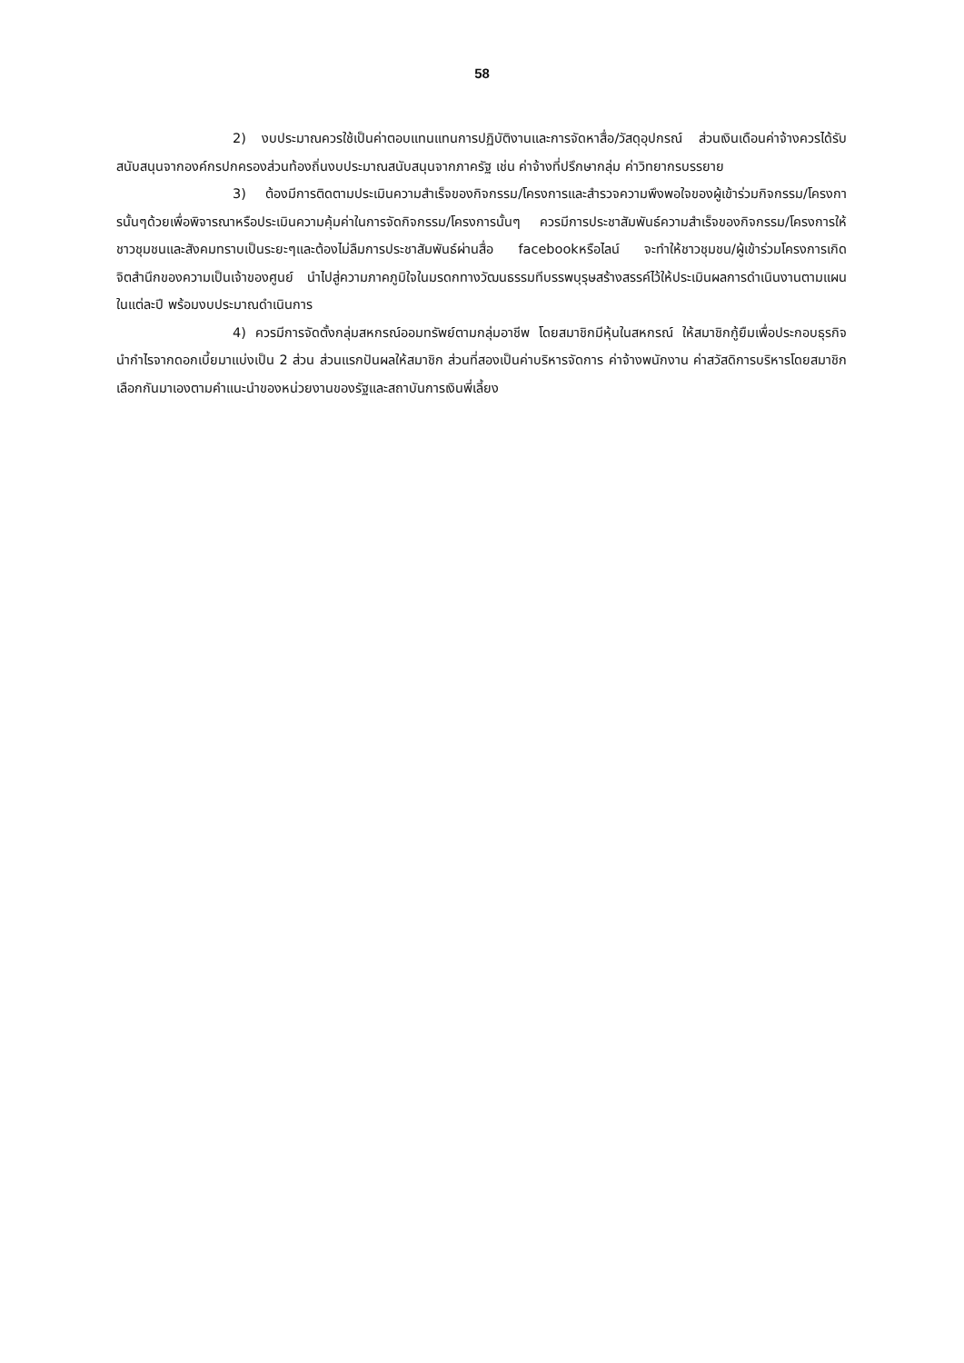58
2) งบประมาณควรใช้เป็นค่าตอบแทนแทนการปฏิบัติงานและการจัดหาสื่อ/วัสดุอุปกรณ์ ส่วนเงินเดือนค่าจ้างควรได้รับสนับสนุนจากองค์กรปกครองส่วนท้องถิ่นงบประมาณสนับสนุนจากภาครัฐ เช่น ค่าจ้างที่ปรึกษากลุ่ม ค่าวิทยากรบรรยาย
3) ต้องมีการติดตามประเมินความสำเร็จของกิจกรรม/โครงการและสำรวจความพึงพอใจของผู้เข้าร่วมกิจกรรม/โครงการนั้นๆด้วยเพื่อพิจารณาหรือประเมินความคุ้มค่าในการจัดกิจกรรม/โครงการนั้นๆ ควรมีการประชาสัมพันธ์ความสำเร็จของกิจกรรม/โครงการให้ชาวชุมชนและสังคมทราบเป็นระยะๆและต้องไม่ลืมการประชาสัมพันธ์ผ่านสื่อ facebookหรือไลน์ จะทำให้ชาวชุมชน/ผู้เข้าร่วมโครงการเกิดจิตสำนึกของความเป็นเจ้าของศูนย์ นำไปสู่ความภาคภูมิใจในมรดกทางวัฒนธรรมทีบรรพบุรุษสร้างสรรค์ไว้ให้ประเมินผลการดำเนินงานตามแผนในแต่ละปี พร้อมงบประมาณดำเนินการ
4) ควรมีการจัดตั้งกลุ่มสหกรณ์ออมทรัพย์ตามกลุ่มอาชีพ โดยสมาชิกมีหุ้นในสหกรณ์ ให้สมาชิกกู้ยืมเพื่อประกอบธุรกิจ นำกำไรจากดอกเบี้ยมาแบ่งเป็น 2 ส่วน ส่วนแรกปันผลให้สมาชิก ส่วนที่สองเป็นค่าบริหารจัดการ ค่าจ้างพนักงาน ค่าสวัสดิการบริหารโดยสมาชิกเลือกกันมาเองตามคำแนะนำของหน่วยงานของรัฐและสถาบันการเงินพี่เลี้ยง